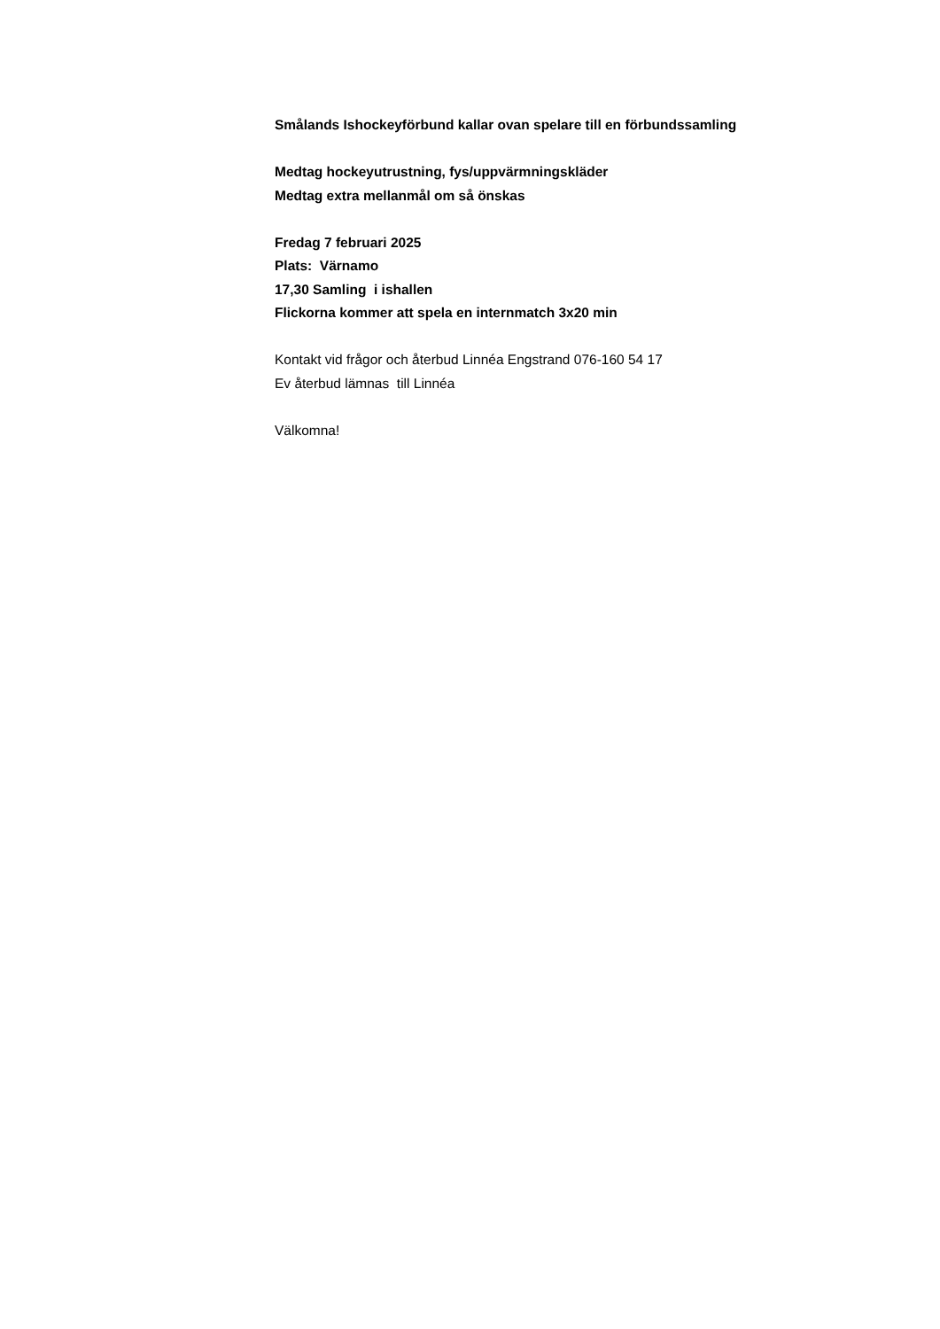Smålands Ishockeyförbund kallar ovan spelare till en förbundssamling
Medtag hockeyutrustning, fys/uppvärmningskläder
Medtag extra mellanmål om så önskas
Fredag 7 februari 2025
Plats: Värnamo
17,30 Samling i ishallen
Flickorna kommer att spela en internmatch 3x20 min
Kontakt vid frågor och återbud Linnéa Engstrand 076-160 54 17
Ev återbud lämnas till Linnéa
Välkomna!